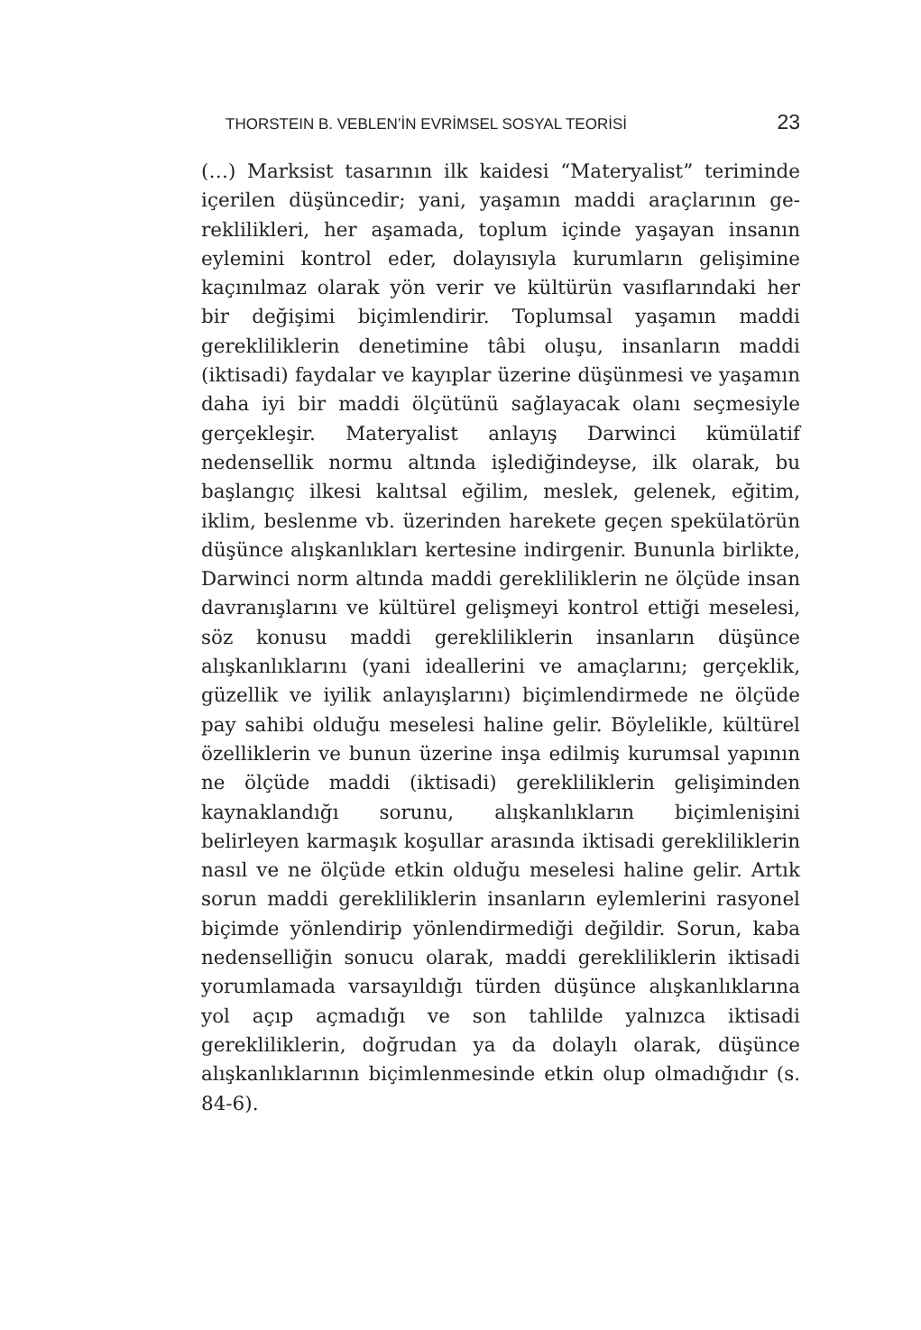THORSTEIN B. VEBLEN’İN EVRİMSEL SOSYAL TEORİSİ 23
(…) Marksist tasarının ilk kaidesi “Materyalist” teriminde içerilen düşüncedir; yani, yaşamın maddi araçlarının ge­reklilikleri, her aşamada, toplum içinde yaşayan insanın eylemini kontrol eder, dolayısıyla kurumların gelişimine kaçınılmaz olarak yön verir ve kültürün vasıflarındaki her bir değişimi biçimlendirir. Toplumsal yaşamın mad­di gerekliliklerin denetimine tâbi oluşu, insanların maddi (iktisadi) faydalar ve kayıplar üzerine düşünmesi ve yaşa­mın daha iyi bir maddi ölçütünü sağlayacak olanı seçme­siyle gerçekleşir. Materyalist anlayış Darwinci kümülatif nedensellik normu altında işlediğindeyse, ilk olarak, bu başlangıç ilkesi kalıtsal eğilim, meslek, gelenek, eğitim, iklim, beslenme vb. üzerinden harekete geçen spekülatö­rün düşünce alışkanlıkları kertesine indirgenir. Bununla birlikte, Darwinci norm altında maddi gerekliliklerin ne ölçüde insan davranışlarını ve kültürel gelişmeyi kontrol ettiği meselesi, söz konusu maddi gerekliliklerin insanla­rın düşünce alışkanlıklarını (yani ideallerini ve amaçları­nı; gerçeklik, güzellik ve iyilik anlayışlarını) biçimlendir­mede ne ölçüde pay sahibi olduğu meselesi haline gelir. Böylelikle, kültürel özelliklerin ve bunun üzerine inşa edilmiş kurumsal yapının ne ölçüde maddi (iktisadi) ge­rekliliklerin gelişiminden kaynaklandığı sorunu, alışkan­lıkların biçimlenişini belirleyen karmaşık koşullar arasın­da iktisadi gerekliliklerin nasıl ve ne ölçüde etkin olduğu meselesi haline gelir. Artık sorun maddi gerekliliklerin insanların eylemlerini rasyonel biçimde yönlendirip yön­lendirmediği değildir. Sorun, kaba nedenselliğin sonucu olarak, maddi gerekliliklerin iktisadi yorumlamada varsa­yıldığı türden düşünce alışkanlıklarına yol açıp açmadığı ve son tahlilde yalnızca iktisadi gerekliliklerin, doğrudan ya da dolaylı olarak, düşünce alışkanlıklarının biçimlen­mesinde etkin olup olmadığıdır (s. 84-6).